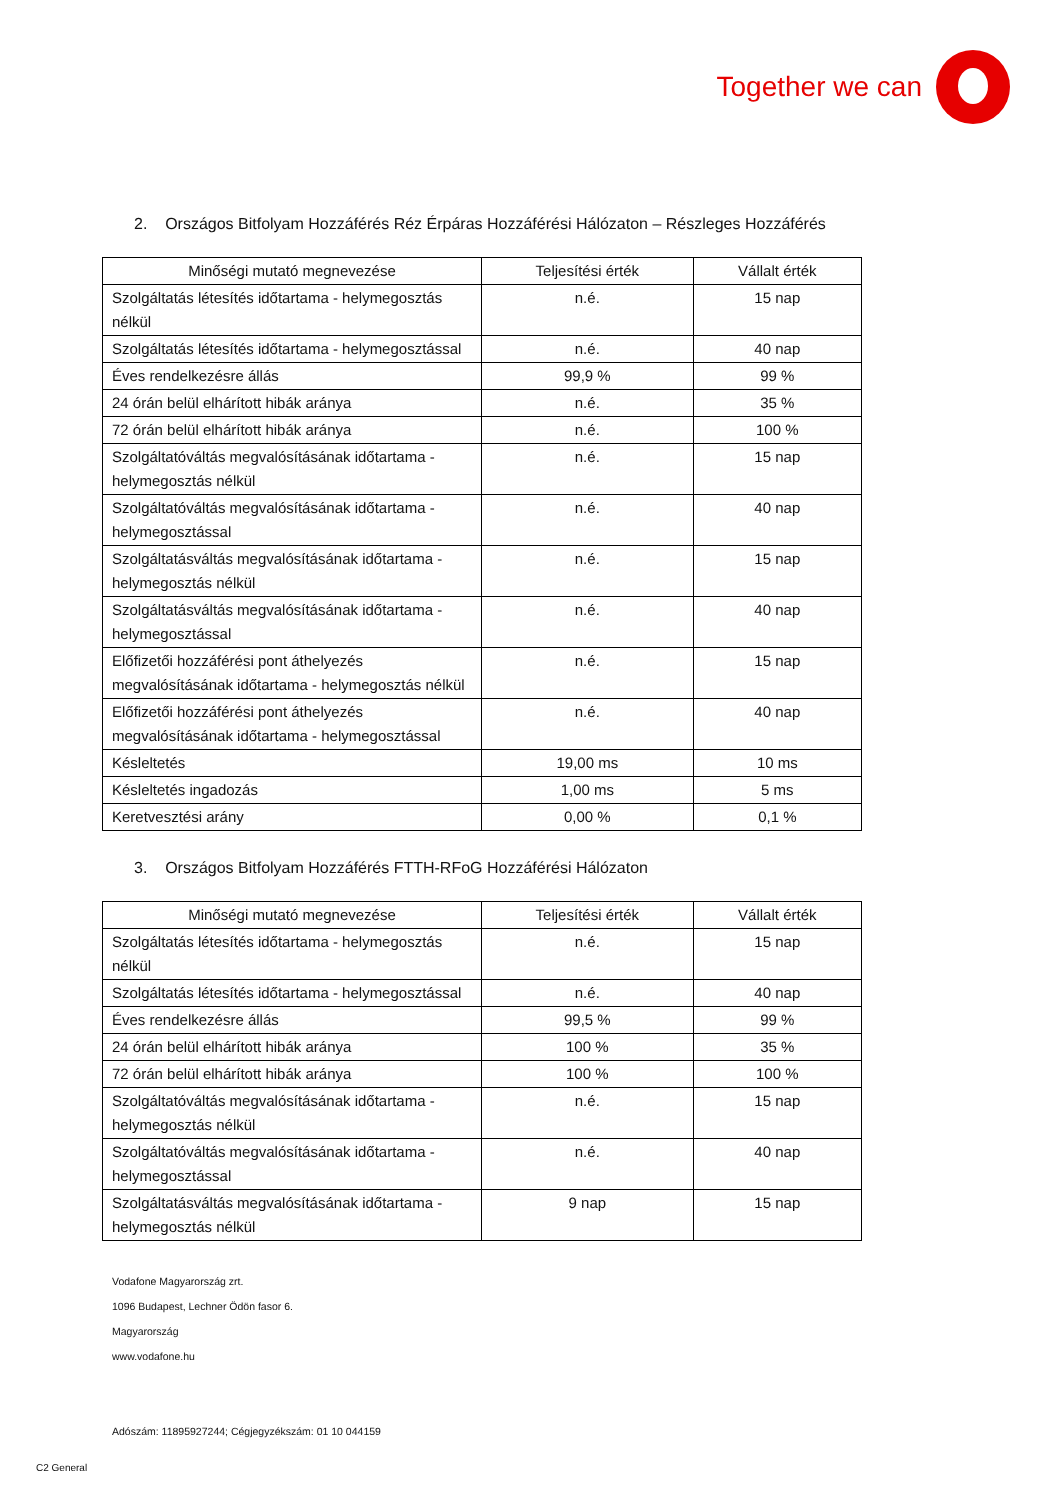Together we can
2. Országos Bitfolyam Hozzáférés Réz Érpáras Hozzáférési Hálózaton – Részleges Hozzáférés
| Minőségi mutató megnevezése | Teljesítési érték | Vállalt érték |
| --- | --- | --- |
| Szolgáltatás létesítés időtartama - helymegosztás nélkül | n.é. | 15 nap |
| Szolgáltatás létesítés időtartama - helymegosztással | n.é. | 40 nap |
| Éves rendelkezésre állás | 99,9 % | 99 % |
| 24 órán belül elhárított hibák aránya | n.é. | 35 % |
| 72 órán belül elhárított hibák aránya | n.é. | 100 % |
| Szolgáltatóváltás megvalósításának időtartama - helymegosztás nélkül | n.é. | 15 nap |
| Szolgáltatóváltás megvalósításának időtartama - helymegosztással | n.é. | 40 nap |
| Szolgáltatásváltás megvalósításának időtartama - helymegosztás nélkül | n.é. | 15 nap |
| Szolgáltatásváltás megvalósításának időtartama - helymegosztással | n.é. | 40 nap |
| Előfizetői hozzáférési pont áthelyezés megvalósításának időtartama - helymegosztás nélkül | n.é. | 15 nap |
| Előfizetői hozzáférési pont áthelyezés megvalósításának időtartama - helymegosztással | n.é. | 40 nap |
| Késleltetés | 19,00 ms | 10 ms |
| Késleltetés ingadozás | 1,00 ms | 5 ms |
| Keretvesztési arány | 0,00 % | 0,1 % |
3. Országos Bitfolyam Hozzáférés FTTH-RFoG Hozzáférési Hálózaton
| Minőségi mutató megnevezése | Teljesítési érték | Vállalt érték |
| --- | --- | --- |
| Szolgáltatás létesítés időtartama - helymegosztás nélkül | n.é. | 15 nap |
| Szolgáltatás létesítés időtartama - helymegosztással | n.é. | 40 nap |
| Éves rendelkezésre állás | 99,5 % | 99 % |
| 24 órán belül elhárított hibák aránya | 100 % | 35 % |
| 72 órán belül elhárított hibák aránya | 100 % | 100 % |
| Szolgáltatóváltás megvalósításának időtartama - helymegosztás nélkül | n.é. | 15 nap |
| Szolgáltatóváltás megvalósításának időtartama - helymegosztással | n.é. | 40 nap |
| Szolgáltatásváltás megvalósításának időtartama - helymegosztás nélkül | 9 nap | 15 nap |
Vodafone Magyarország zrt.
1096 Budapest, Lechner Ödön fasor 6.
Magyarország
www.vodafone.hu
Adószám: 11895927244; Cégjegyzékszám: 01 10 044159
C2 General